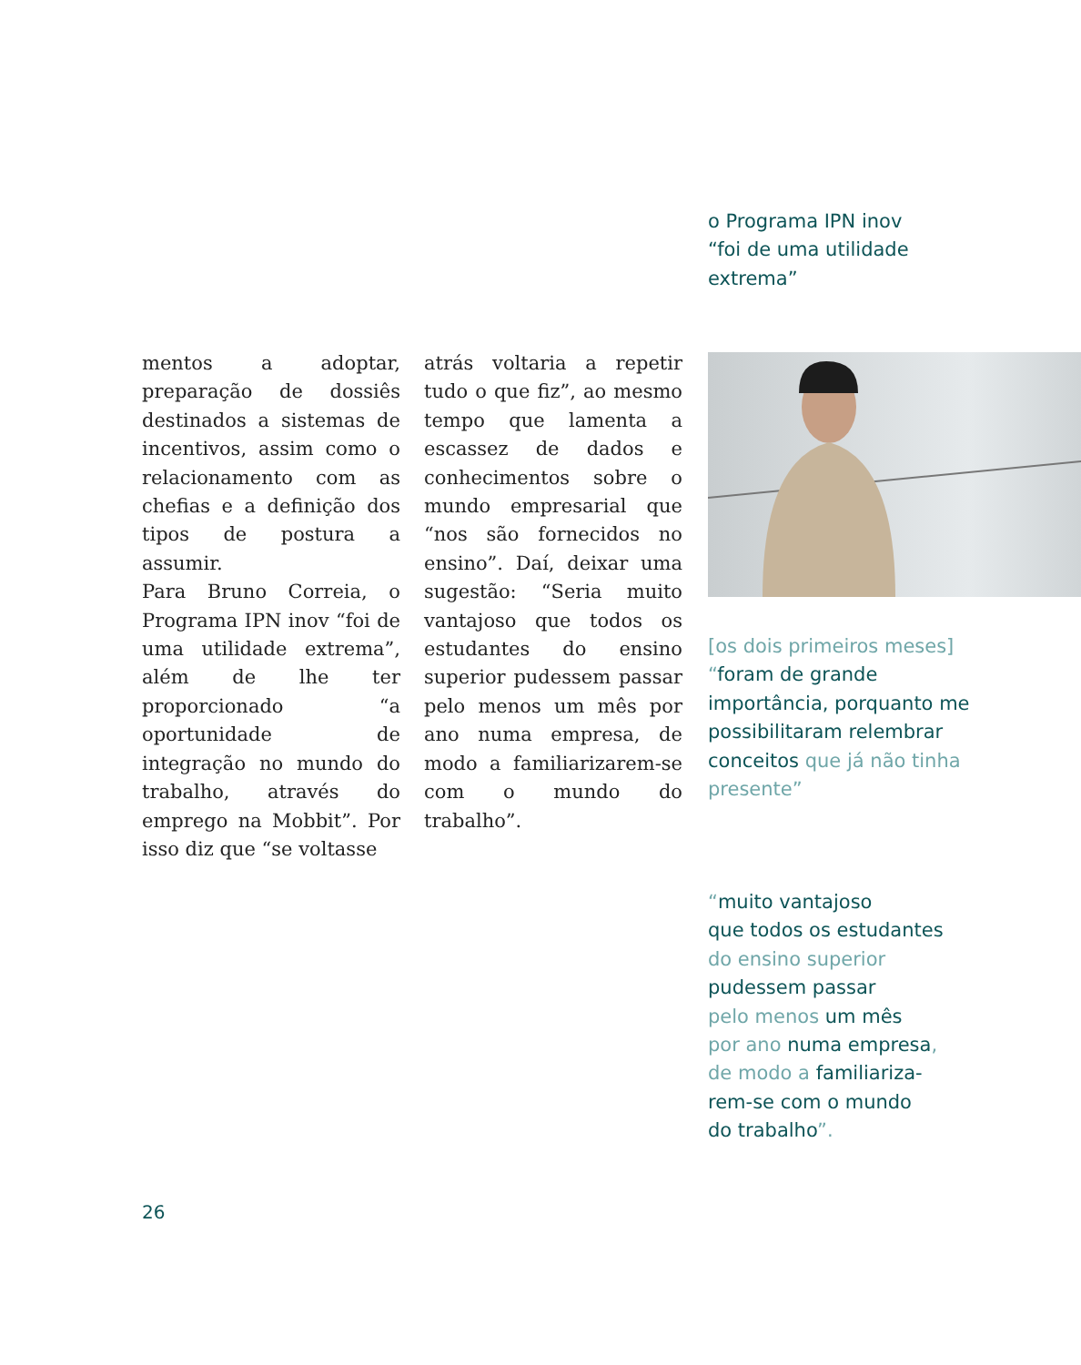o Programa IPN inov
“foi de uma utilidade extrema”
mentos a adoptar, preparação de dossiês destinados a sistemas de incentivos, assim como o relacionamento com as chefias e a definição dos tipos de postura a assumir.
Para Bruno Correia, o Programa IPN inov “foi de uma utilidade extrema”, além de lhe ter proporcionado “a oportunidade de integração no mundo do trabalho, através do emprego na Mobbit”. Por isso diz que “se voltasse
atrás voltaria a repetir tudo o que fiz”, ao mesmo tempo que lamenta a escassez de dados e conhecimentos sobre o mundo empresarial que “nos são fornecidos no ensino”. Daí, deixar uma sugestão: “Seria muito vantajoso que todos os estudantes do ensino superior pudessem passar pelo menos um mês por ano numa empresa, de modo a familiarizarem-se com o mundo do trabalho”.
[os dois primeiros meses]
“foram de grande importância, porquanto me possibilitaram relembrar conceitos que já não tinha presente”
“muito vantajoso
que todos os estudantes
do ensino superior
pudessem passar
pelo menos um mês
por ano numa empresa,
de modo a familiariza-
rem-se com o mundo
do trabalho”.
26